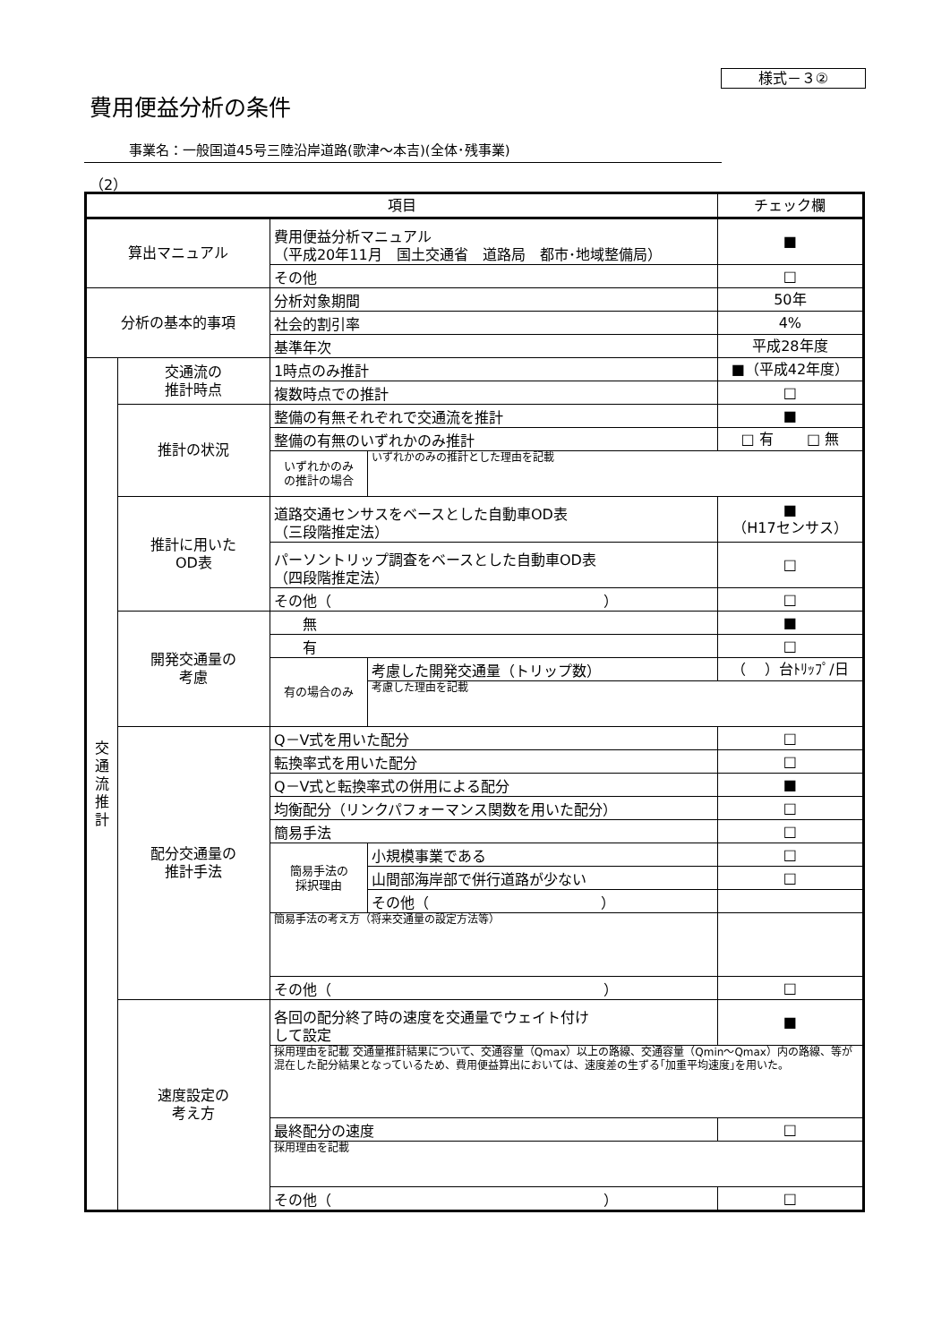様式－３②
費用便益分析の条件
事業名：一般国道45号三陸沿岸道路(歌津～本吉)(全体･残事業)
（2）
| 項目 | | | | チェック欄 |
| 算出マニュアル | | 費用便益分析マニュアル （平成20年11月 国土交通省 道路局 都市･地域整備局） | | ■ |
| | | その他 | | □ |
| 分析の基本的事項 | | 分析対象期間 | | 50年 |
| | | 社会的割引率 | | 4% |
| | | 基準年次 | | 平成28年度 |
| 交 通 流 推 計 | 交通流の 推計時点 | 1時点のみ推計 | | ■（平成42年度） |
| | | 複数時点での推計 | | □ |
| | 推計の状況 | 整備の有無それぞれで交通流を推計 | | ■ |
| | | 整備の有無のいずれかのみ推計 | | □ 有 □ 無 |
| | | いずれかのみ の推計の場合 | いずれかのみの推計とした理由を記載 | |
| | 推計に用いた OD表 | 道路交通センサスをベースとした自動車OD表 （三段階推定法） | | ■ （H17センサス） |
| | | パーソントリップ調査をベースとした自動車OD表 （四段階推定法） | | □ |
| | | その他（ ） | | □ |
| | 開発交通量の 考慮 | 無 | | ■ |
| | | 有 | | □ |
| | | 有の場合のみ | 考慮した開発交通量（トリップ数） | （ ）台ﾄﾘｯﾌﾟ/日 |
| | | | 考慮した理由を記載 | |
| | 配分交通量の 推計手法 | Q－V式を用いた配分 | | □ |
| | | 転換率式を用いた配分 | | □ |
| | | Q－V式と転換率式の併用による配分 | | ■ |
| | | 均衡配分（リンクパフォーマンス関数を用いた配分） | | □ |
| | | 簡易手法 | | □ |
| | | 簡易手法の 採択理由 | 小規模事業である | □ |
| | | | 山間部海岸部で併行道路が少ない | □ |
| | | | その他（ ） | |
| | | 簡易手法の考え方（将来交通量の設定方法等） | | |
| | | その他（ ） | | □ |
| | 速度設定の 考え方 | 各回の配分終了時の速度を交通量でウェイト付け して設定 | | ■ |
| | | 採用理由を記載 交通量推計結果について、交通容量（Qmax）以上の路線、交通容量（Qmin～Qmax）内の路線、等が混在した配分結果となっているため、費用便益算出においては、速度差の生ずる｢加重平均速度｣を用いた。 | | |
| | | 最終配分の速度 | | □ |
| | | 採用理由を記載 | | |
| | | その他（ ） | | □ |